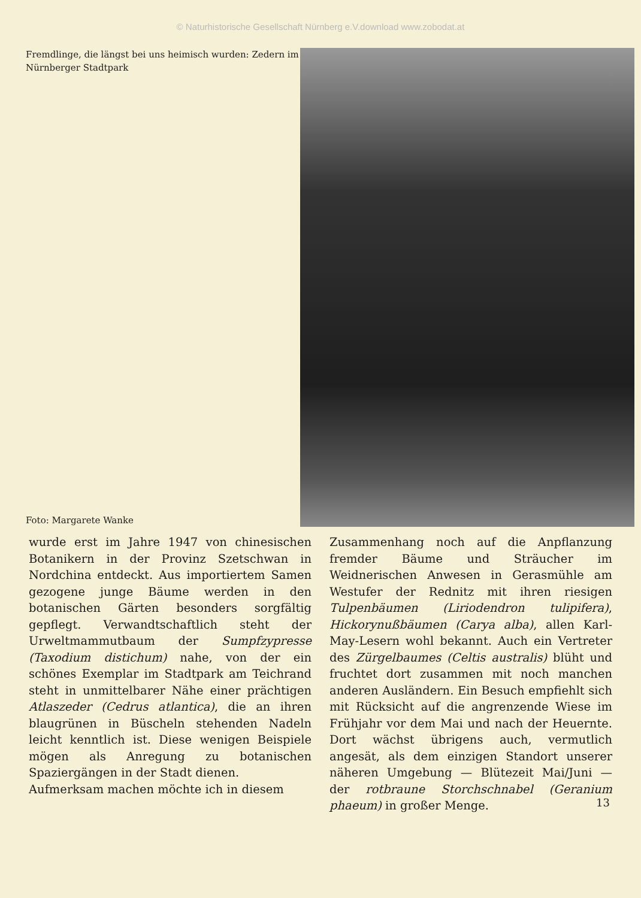© Naturhistorische Gesellschaft Nürnberg e.V.download www.zobodat.at
Fremdlinge, die längst bei uns heimisch wurden: Zedern im Nürnberger Stadtpark
Foto: Margarete Wanke
wurde erst im Jahre 1947 von chinesischen Botanikern in der Provinz Szetschwan in Nordchina entdeckt. Aus importiertem Samen gezogene junge Bäume werden in den botanischen Gärten besonders sorgfältig gepflegt. Verwandtschaftlich steht der Urweltmammutbaum der Sumpfzypresse (Taxodium distichum) nahe, von der ein schönes Exemplar im Stadtpark am Teichrand steht in unmittelbarer Nähe einer prächtigen Atlaszeder (Cedrus atlantica), die an ihren blaugrünen in Büscheln stehenden Nadeln leicht kenntlich ist. Diese wenigen Beispiele mögen als Anregung zu botanischen Spaziergängen in der Stadt dienen.
Aufmerksam machen möchte ich in diesem
Zusammenhang noch auf die Anpflanzung fremder Bäume und Sträucher im Weidnerischen Anwesen in Gerasmühle am Westufer der Rednitz mit ihren riesigen Tulpenbäumen (Liriodendron tulipifera), Hickorynußbäumen (Carya alba), allen Karl-May-Lesern wohl bekannt. Auch ein Vertreter des Zürgelbaumes (Celtis australis) blüht und fruchtet dort zusammen mit noch manchen anderen Ausländern. Ein Besuch empfiehlt sich mit Rücksicht auf die angrenzende Wiese im Frühjahr vor dem Mai und nach der Heuernte. Dort wächst übrigens auch, vermutlich angesät, als dem einzigen Standort unserer näheren Umgebung — Blütezeit Mai/Juni — der rotbraune Storchschnabel (Geranium phaeum) in großer Menge.
13